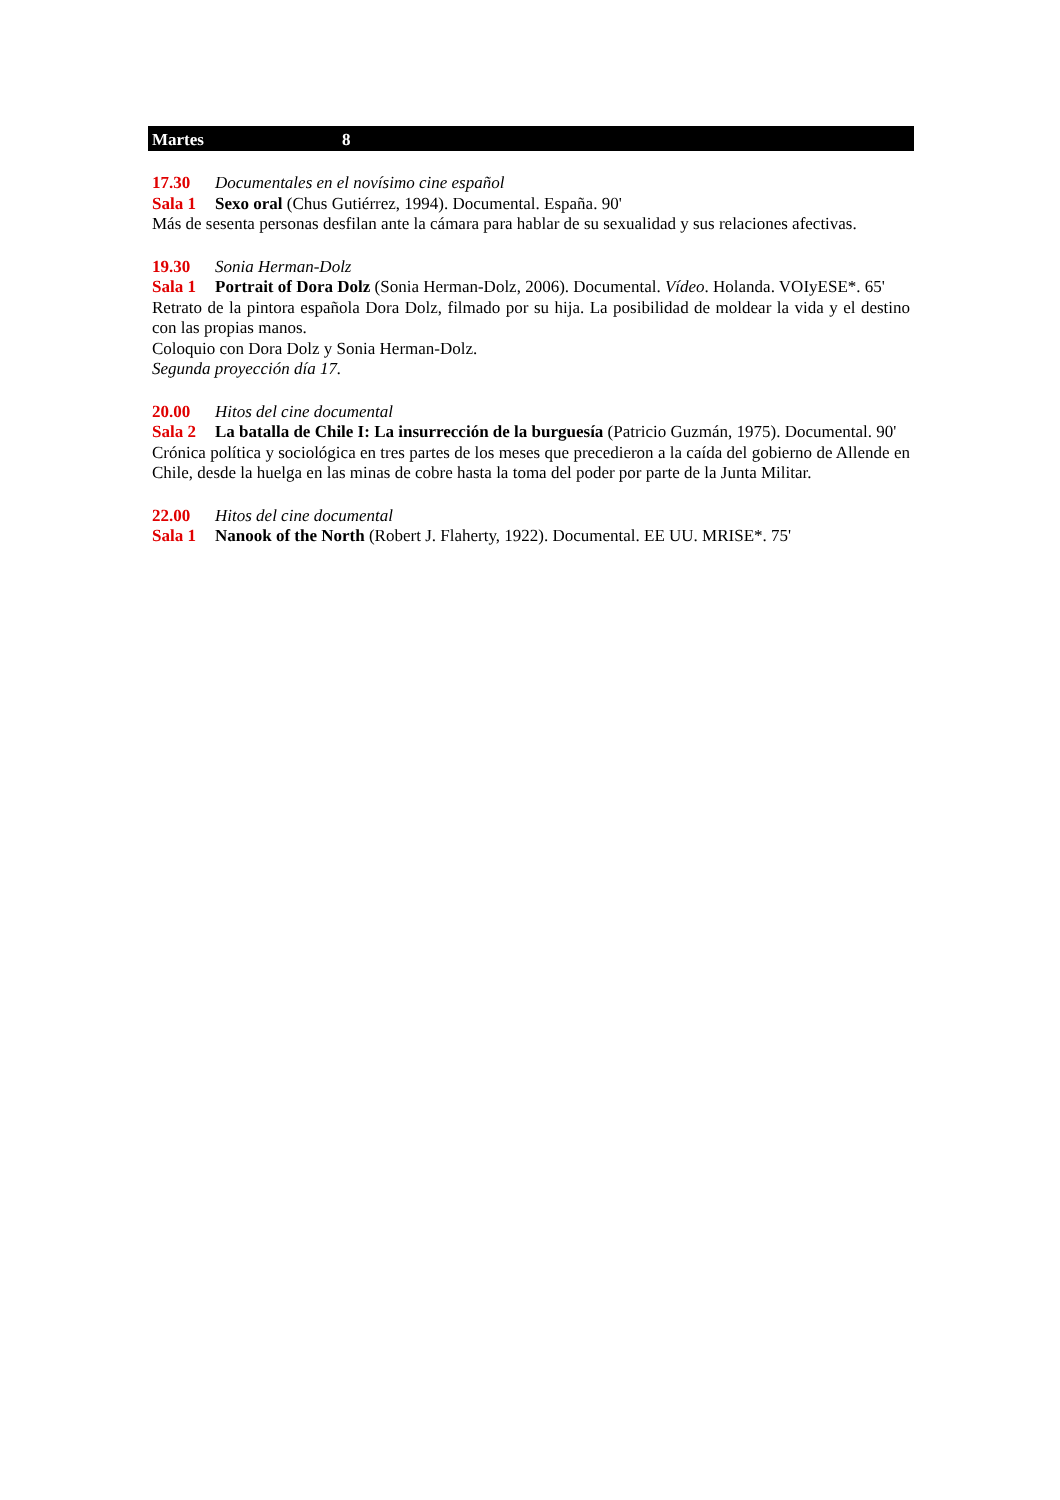Martes 8
17.30 Documentales en el novísimo cine español
Sala 1 Sexo oral (Chus Gutiérrez, 1994). Documental. España. 90'
Más de sesenta personas desfilan ante la cámara para hablar de su sexualidad y sus relaciones afectivas.
19.30 Sonia Herman-Dolz
Sala 1 Portrait of Dora Dolz (Sonia Herman-Dolz, 2006). Documental. Vídeo. Holanda. VOIyESE*. 65'
Retrato de la pintora española Dora Dolz, filmado por su hija. La posibilidad de moldear la vida y el destino con las propias manos.
Coloquio con Dora Dolz y Sonia Herman-Dolz.
Segunda proyección día 17.
20.00 Hitos del cine documental
Sala 2 La batalla de Chile I: La insurrección de la burguesía (Patricio Guzmán, 1975). Documental. 90'
Crónica política y sociológica en tres partes de los meses que precedieron a la caída del gobierno de Allende en Chile, desde la huelga en las minas de cobre hasta la toma del poder por parte de la Junta Militar.
22.00 Hitos del cine documental
Sala 1 Nanook of the North (Robert J. Flaherty, 1922). Documental. EE UU. MRISE*. 75'